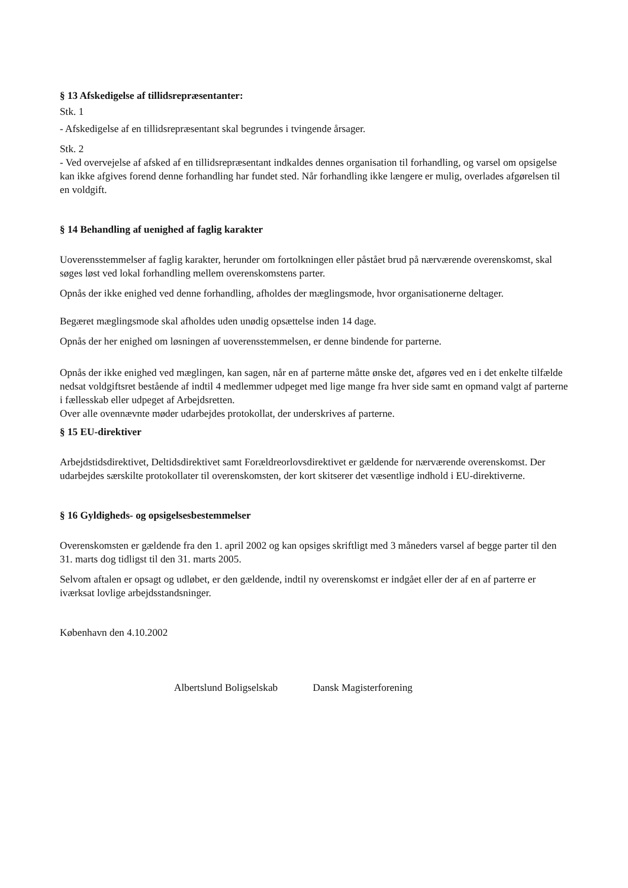§ 13 Afskedigelse af tillidsrepræsentanter:
Stk. 1
- Afskedigelse af en tillidsrepræsentant skal begrundes i tvingende årsager.
Stk. 2
- Ved overvejelse af afsked af en tillidsrepræsentant indkaldes dennes organisation til forhandling, og varsel om opsigelse kan ikke afgives forend denne forhandling har fundet sted. Når forhandling ikke længere er mulig, overlades afgørelsen til en voldgift.
§ 14 Behandling af uenighed af faglig karakter
Uoverensstemmelser af faglig karakter, herunder om fortolkningen eller påstået brud på nærværende overenskomst, skal søges løst ved lokal forhandling mellem overenskomstens parter.
Opnås der ikke enighed ved denne forhandling, afholdes der mæglingsmode, hvor organisationerne deltager.
Begæret mæglingsmode skal afholdes uden unødig opsættelse inden 14 dage.
Opnås der her enighed om løsningen af uoverensstemmelsen, er denne bindende for parterne.
Opnås der ikke enighed ved mæglingen, kan sagen, når en af parterne måtte ønske det, afgøres ved en i det enkelte tilfælde nedsat voldgiftsret bestående af indtil 4 medlemmer udpeget med lige mange fra hver side samt en opmand valgt af parterne i fællesskab eller udpeget af Arbejdsretten.
Over alle ovennævnte møder udarbejdes protokollat, der underskrives af parterne.
§ 15 EU-direktiver
Arbejdstidsdirektivet, Deltidsdirektivet samt Forældreorlovsdirektivet er gældende for nærværende overenskomst. Der udarbejdes særskilte protokollater til overenskomsten, der kort skitserer det væsentlige indhold i EU-direktiverne.
§ 16 Gyldigheds- og opsigelsesbestemmelser
Overenskomsten er gældende fra den 1. april 2002 og kan opsiges skriftligt med 3 måneders varsel af begge parter til den 31. marts dog tidligst til den 31. marts 2005.
Selvom aftalen er opsagt og udløbet, er den gældende, indtil ny overenskomst er indgået eller der af en af parterre er iværksat lovlige arbejdsstandsninger.
København den 4.10.2002
Albertslund Boligselskab Dansk Magisterforening